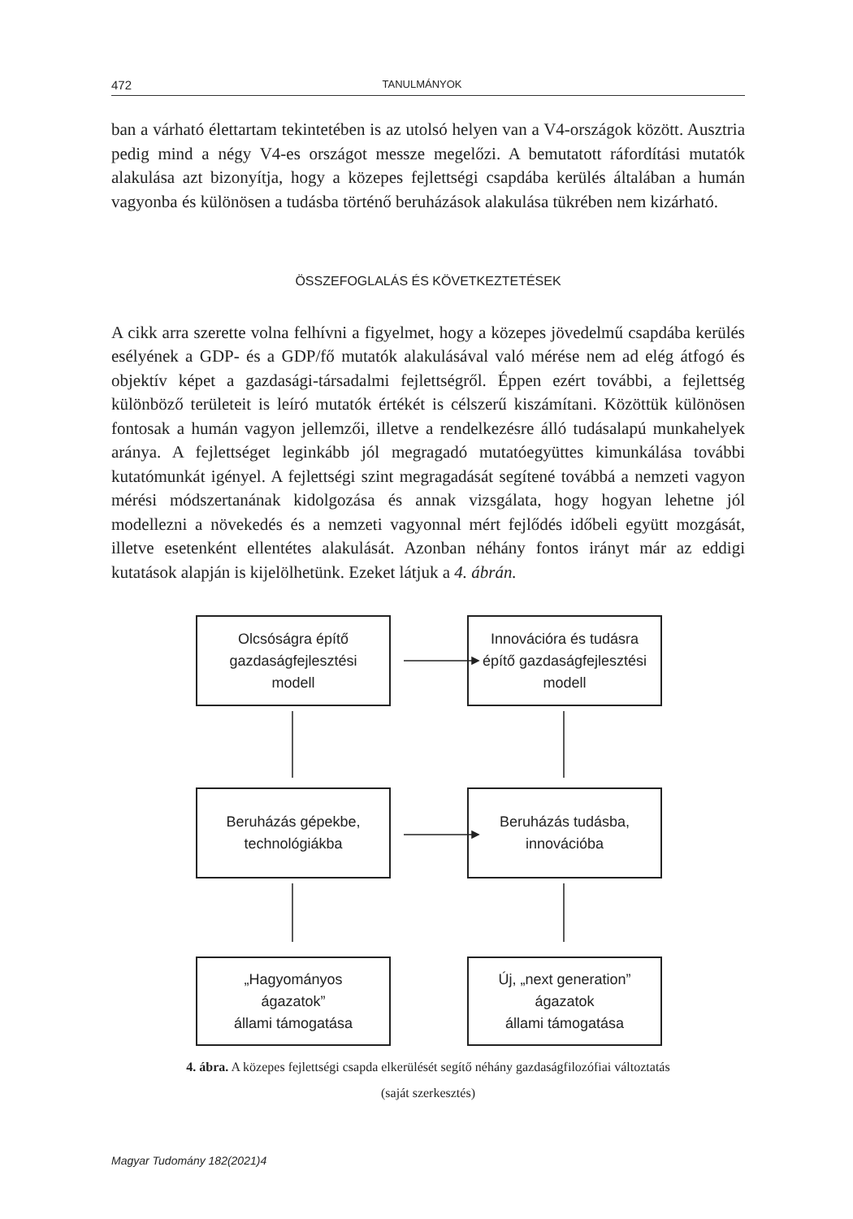472 TANULMÁNYOK
ban a várható élettartam tekintetében is az utolsó helyen van a V4-országok között. Ausztria pedig mind a négy V4-es országot messze megelőzi. A bemutatott ráfordítási mutatók alakulása azt bizonyítja, hogy a közepes fejlettségi csapdába kerülés általában a humán vagyonba és különösen a tudásba történő beruházások alakulása tükrében nem kizárható.
ÖSSZEFOGLALÁS ÉS KÖVETKEZTETÉSEK
A cikk arra szerette volna felhívni a figyelmet, hogy a közepes jövedelmű csapdába kerülés esélyének a GDP- és a GDP/fő mutatók alakulásával való mérése nem ad elég átfogó és objektív képet a gazdasági-társadalmi fejlettségről. Éppen ezért további, a fejlettség különböző területeit is leíró mutatók értékét is célszerű kiszámítani. Közöttük különösen fontosak a humán vagyon jellemzői, illetve a rendelkezésre álló tudásalapú munkahelyek aránya. A fejlettséget leginkább jól megragadó mutatóegyüttes kimunkálása további kutatómunkát igényel. A fejlettségi szint megragadását segítené továbbá a nemzeti vagyon mérési módszertanának kidolgozása és annak vizsgálata, hogy hogyan lehetne jól modellezni a növekedés és a nemzeti vagyonnal mért fejlődés időbeli együtt mozgását, illetve esetenként ellentétes alakulását. Azonban néhány fontos irányt már az eddigi kutatások alapján is kijelölhetünk. Ezeket látjuk a 4. ábrán.
Olcsóságra építő
gazdaságfejlesztési
modell
Innovációra és tudásra
építő gazdaságfejlesztési
modell
Beruházás gépekbe,
technológiákba
Beruházás tudásba,
innovációba
„Hagyományos
ágazatok”
állami támogatása
Új, „next generation”
ágazatok
állami támogatása
4. ábra. A közepes fejlettségi csapda elkerülését segítő néhány gazdaságfilozófiai változtatás
(saját szerkesztés)
Magyar Tudomány 182(2021)4